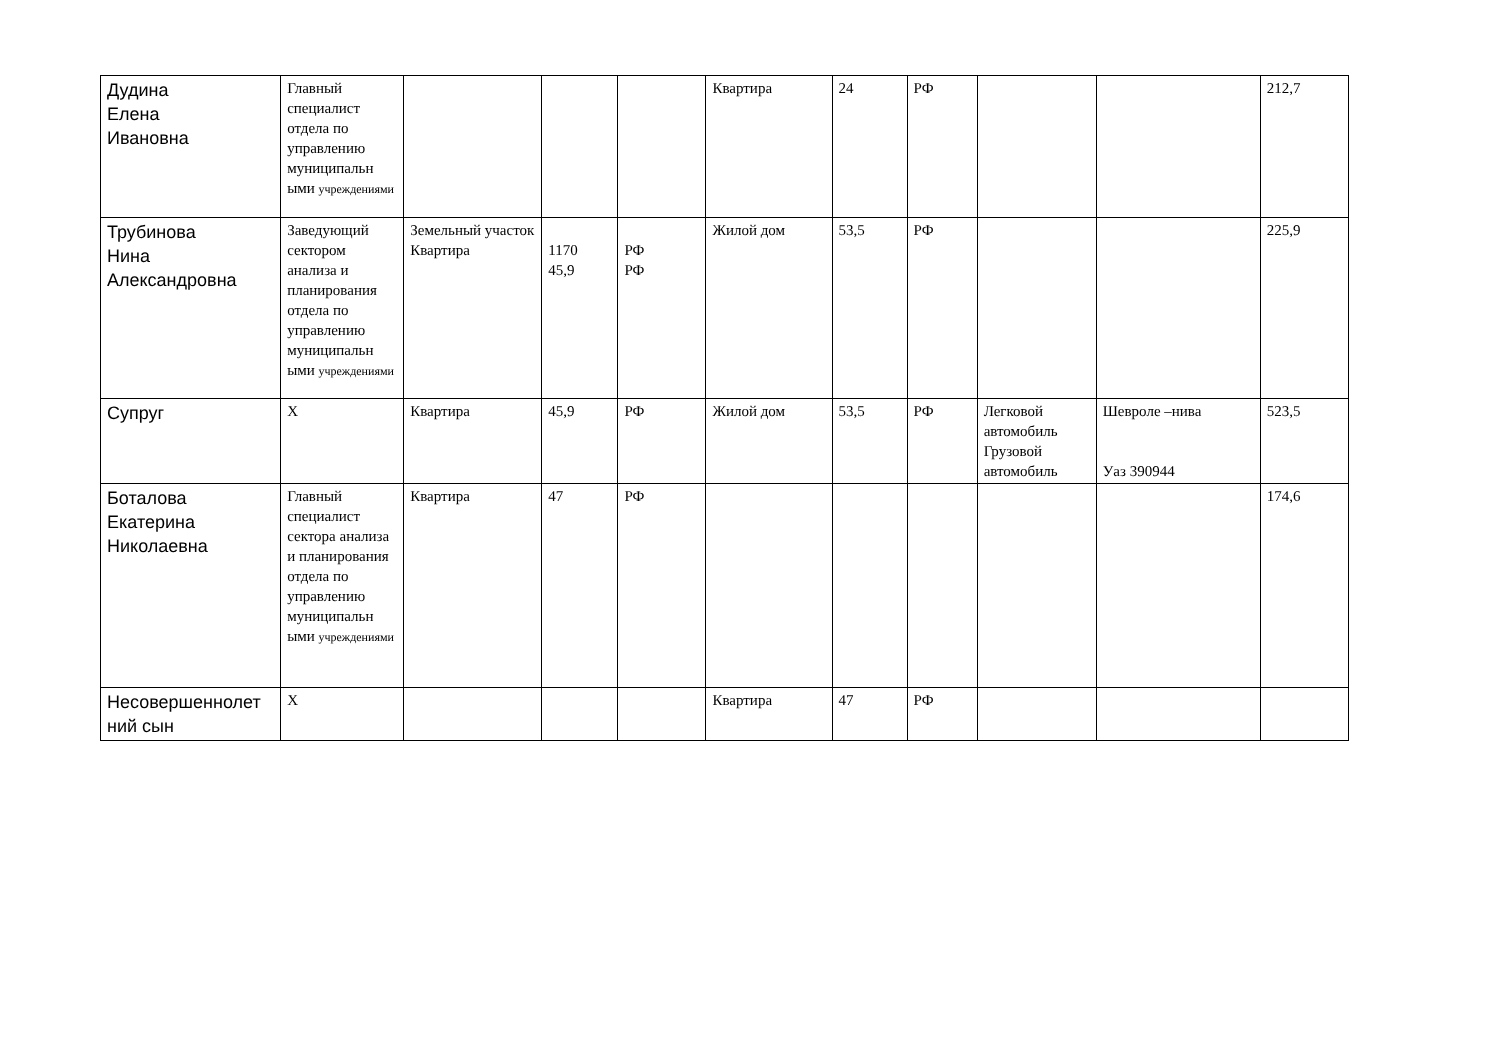| Дудина Елена Ивановна | Главный специалист отдела по управлению муниципальн ыми учреждениями | | | | Квартира | 24 | РФ | | | 212,7 |
| Трубинова Нина Александровна | Заведующий сектором анализа и планирования отдела по управлению муниципальн ыми учреждениями | Земельный участок Квартира | 1170 45,9 | РФ РФ | Жилой дом | 53,5 | РФ | | | 225,9 |
| Супруг | Х | Квартира | 45,9 | РФ | Жилой дом | 53,5 | РФ | Легковой автомобиль Грузовой автомобиль | Шевроле –нива Уаз 390944 | 523,5 |
| Боталова Екатерина Николаевна | Главный специалист сектора анализа и планирования отдела по управлению муниципальн ыми учреждениями | Квартира | 47 | РФ | | | | | | 174,6 |
| Несовершеннолет ний сын | Х | | | | Квартира | 47 | РФ | | | |